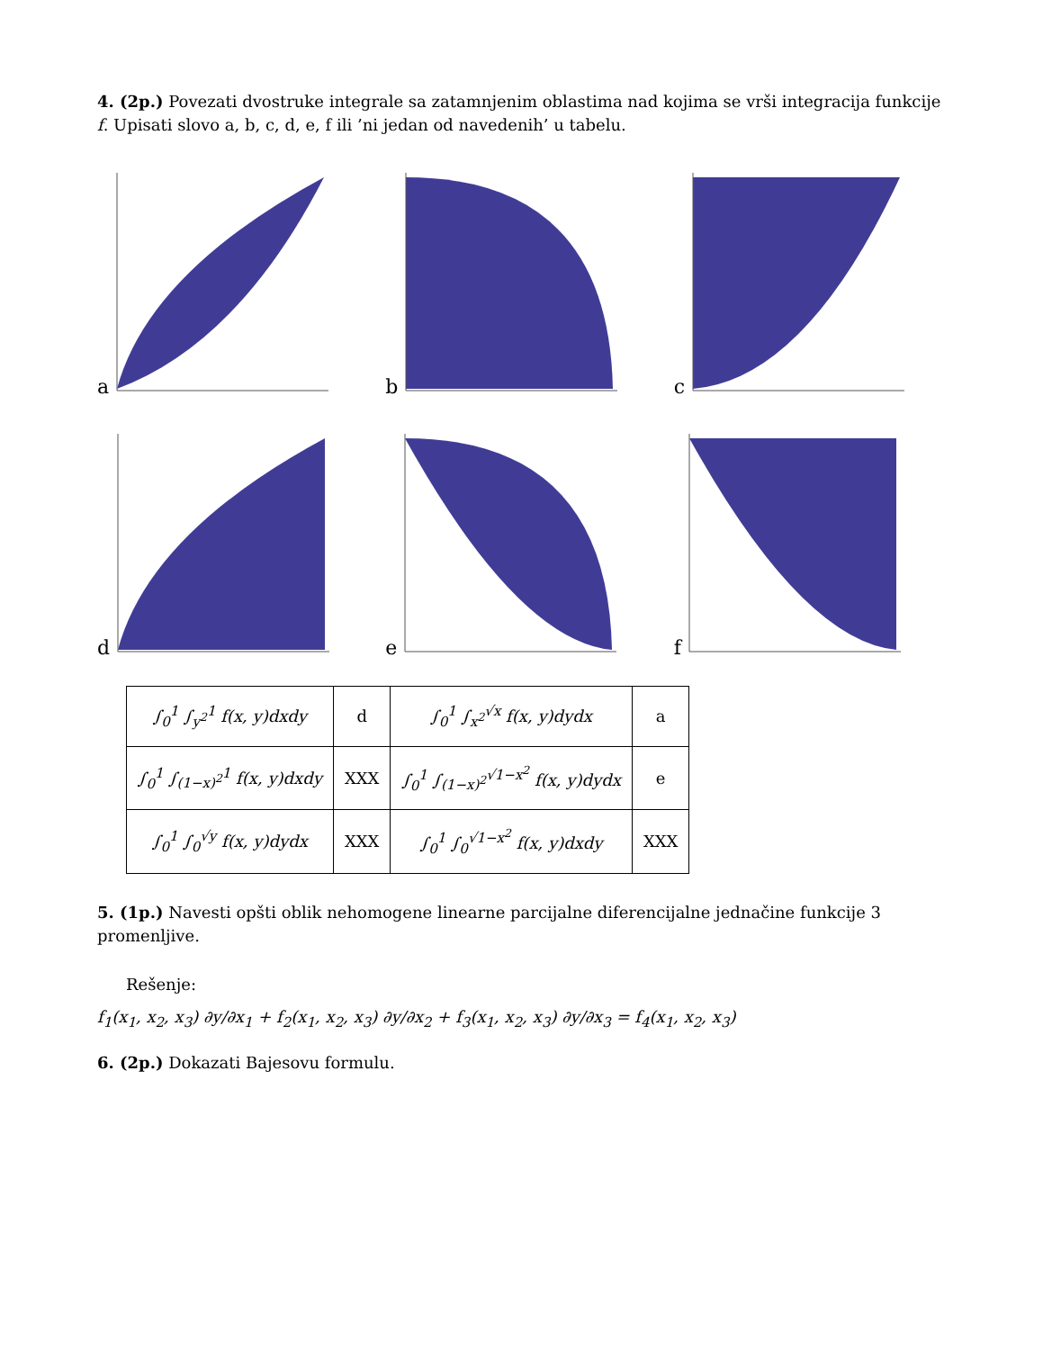4. (2p.) Povezati dvostruke integrale sa zatamnjenim oblastima nad kojima se vrši integracija funkcije f. Upisati slovo a, b, c, d, e, f ili ’ni jedan od navedenih’ u tabelu.
a
b
c
d
e
f
| ∫<sub>0</sub><sup>1</sup> ∫<sub>y<sup>2</sup></sub><sup>1</sup> f(x, y)dxdy | d | ∫<sub>0</sub><sup>1</sup> ∫<sub>x<sup>2</sup></sub><sup>√x</sup> f(x, y)dydx | a |
| ∫<sub>0</sub><sup>1</sup> ∫<sub>(1−x)<sup>2</sup></sub><sup>1</sup> f(x, y)dxdy | XXX | ∫<sub>0</sub><sup>1</sup> ∫<sub>(1−x)<sup>2</sup></sub><sup>√1−x<sup>2</sup></sup> f(x, y)dydx | e |
| ∫<sub>0</sub><sup>1</sup> ∫<sub>0</sub><sup>√y</sup> f(x, y)dydx | XXX | ∫<sub>0</sub><sup>1</sup> ∫<sub>0</sub><sup>√1−x<sup>2</sup></sup> f(x, y)dxdy | XXX |
5. (1p.) Navesti opšti oblik nehomogene linearne parcijalne diferencijalne jednačine funkcije 3 promenljive.
Rešenje:
f<sub>1</sub>(x<sub>1</sub>, x<sub>2</sub>, x<sub>3</sub>) ∂y/∂x<sub>1</sub> + f<sub>2</sub>(x<sub>1</sub>, x<sub>2</sub>, x<sub>3</sub>) ∂y/∂x<sub>2</sub> + f<sub>3</sub>(x<sub>1</sub>, x<sub>2</sub>, x<sub>3</sub>) ∂y/∂x<sub>3</sub> = f<sub>4</sub>(x<sub>1</sub>, x<sub>2</sub>, x<sub>3</sub>)
6. (2p.) Dokazati Bajesovu formulu.